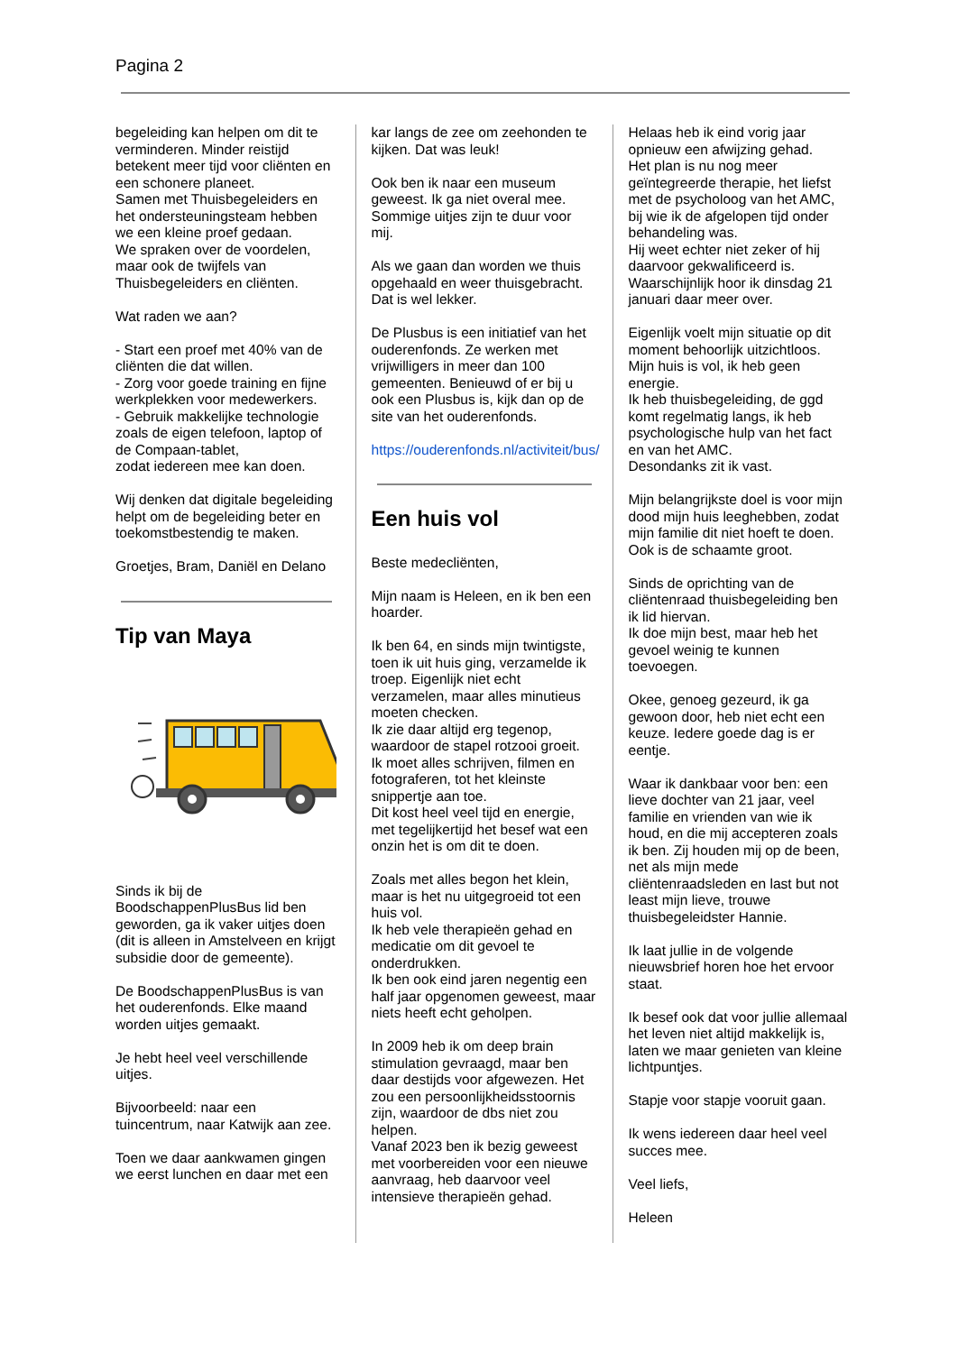Pagina 2
begeleiding kan helpen om dit te verminderen. Minder reistijd betekent meer tijd voor cliënten en een schonere planeet.
Samen met Thuisbegeleiders en het ondersteuningsteam hebben we een kleine proef gedaan.
We spraken over de voordelen, maar ook de twijfels van Thuisbegeleiders en cliënten.
Wat raden we aan?
- Start een proef met 40% van de cliënten die dat willen.
- Zorg voor goede training en fijne werkplekken voor medewerkers.
- Gebruik makkelijke technologie zoals de eigen telefoon, laptop of de Compaan-tablet,
zodat iedereen mee kan doen.
Wij denken dat digitale begeleiding helpt om de begeleiding beter en toekomstbestendig te maken.
Groetjes, Bram, Daniël en Delano
Tip van Maya
Sinds ik bij de BoodschappenPlusBus lid ben geworden, ga ik vaker uitjes doen (dit is alleen in Amstelveen en krijgt subsidie door de gemeente).
De BoodschappenPlusBus is van het ouderenfonds. Elke maand worden uitjes gemaakt.
Je hebt heel veel verschillende uitjes.
Bijvoorbeeld: naar een tuincentrum, naar Katwijk aan zee.
Toen we daar aankwamen gingen we eerst lunchen en daar met een
kar langs de zee om zeehonden te kijken. Dat was leuk!
Ook ben ik naar een museum geweest. Ik ga niet overal mee. Sommige uitjes zijn te duur voor mij.
Als we gaan dan worden we thuis opgehaald en weer thuisgebracht. Dat is wel lekker.
De Plusbus is een initiatief van het ouderenfonds. Ze werken met vrijwilligers in meer dan 100 gemeenten. Benieuwd of er bij u ook een Plusbus is, kijk dan op de site van het ouderenfonds.
https://ouderenfonds.nl/activiteit/bus/
Een huis vol
Beste medecliënten,
Mijn naam is Heleen, en ik ben een hoarder.
Ik ben 64, en sinds mijn twintigste, toen ik uit huis ging, verzamelde ik troep. Eigenlijk niet echt verzamelen, maar alles minutieus moeten checken.
Ik zie daar altijd erg tegenop, waardoor de stapel rotzooi groeit.
Ik moet alles schrijven, filmen en fotograferen, tot het kleinste snippertje aan toe.
Dit kost heel veel tijd en energie, met tegelijkertijd het besef wat een onzin het is om dit te doen.
Zoals met alles begon het klein, maar is het nu uitgegroeid tot een huis vol.
Ik heb vele therapieën gehad en medicatie om dit gevoel te onderdrukken.
Ik ben ook eind jaren negentig een half jaar opgenomen geweest, maar niets heeft echt geholpen.
In 2009 heb ik om deep brain stimulation gevraagd, maar ben daar destijds voor afgewezen. Het zou een persoonlijkheidsstoornis zijn, waardoor de dbs niet zou helpen.
Vanaf 2023 ben ik bezig geweest met voorbereiden voor een nieuwe aanvraag, heb daarvoor veel intensieve therapieën gehad.
Helaas heb ik eind vorig jaar opnieuw een afwijzing gehad.
Het plan is nu nog meer geïntegreerde therapie, het liefst met de psycholoog van het AMC, bij wie ik de afgelopen tijd onder behandeling was.
Hij weet echter niet zeker of hij daarvoor gekwalificeerd is.
Waarschijnlijk hoor ik dinsdag 21 januari daar meer over.
Eigenlijk voelt mijn situatie op dit moment behoorlijk uitzichtloos.
Mijn huis is vol, ik heb geen energie.
Ik heb thuisbegeleiding, de ggd komt regelmatig langs, ik heb psychologische hulp van het fact en van het AMC.
Desondanks zit ik vast.
Mijn belangrijkste doel is voor mijn dood mijn huis leeghebben, zodat mijn familie dit niet hoeft te doen. Ook is de schaamte groot.
Sinds de oprichting van de cliëntenraad thuisbegeleiding ben ik lid hiervan.
Ik doe mijn best, maar heb het gevoel weinig te kunnen toevoegen.
Okee, genoeg gezeurd, ik ga gewoon door, heb niet echt een keuze. Iedere goede dag is er eentje.
Waar ik dankbaar voor ben: een lieve dochter van 21 jaar, veel familie en vrienden van wie ik houd, en die mij accepteren zoals ik ben. Zij houden mij op de been, net als mijn mede cliëntenraadsleden en last but not least mijn lieve, trouwe thuisbegeleidster Hannie.
Ik laat jullie in de volgende nieuwsbrief horen hoe het ervoor staat.
Ik besef ook dat voor jullie allemaal het leven niet altijd makkelijk is, laten we maar genieten van kleine lichtpuntjes.
Stapje voor stapje vooruit gaan.
Ik wens iedereen daar heel veel succes mee.
Veel liefs,
Heleen